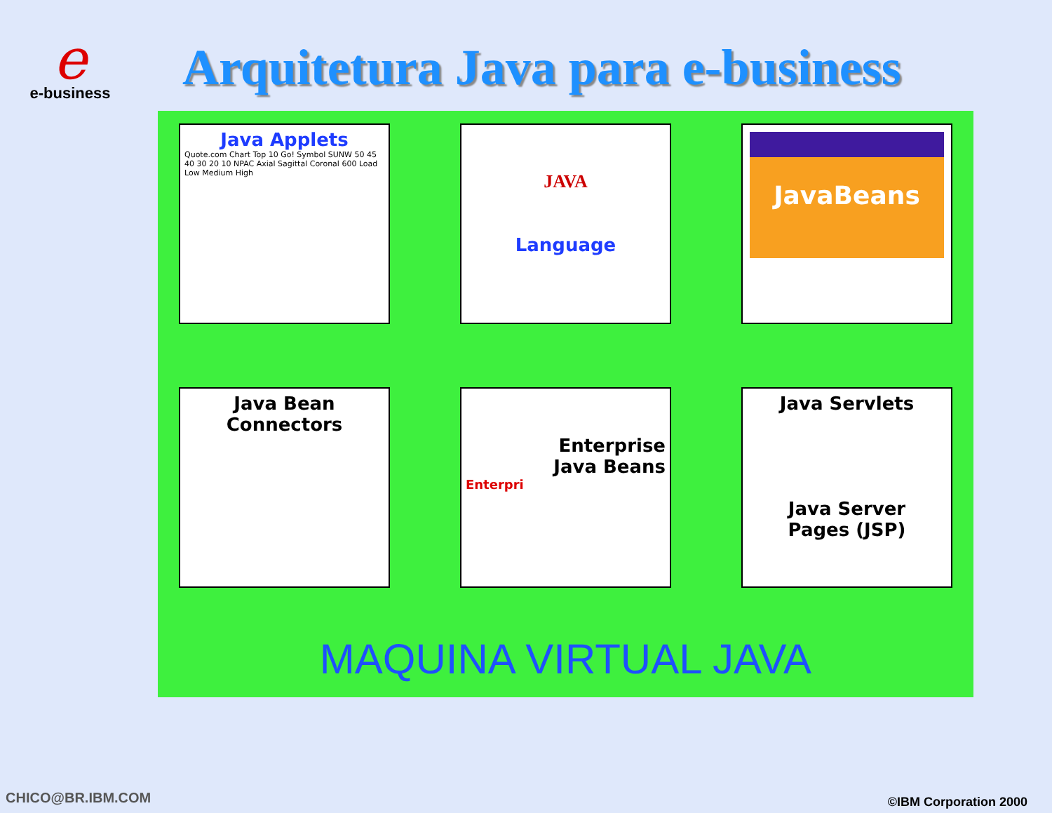e
e-business
Arquitetura Java para e-business
Java Applets
Quote.com Chart Top 10 Go! Symbol SUNW 50 45 40 30 20 10 NPAC Axial Sagittal Coronal 600 Load Low Medium High
JAVA
Language
JavaBeans
Java Bean
Connectors
Enterprise
Java Beans
Enterpri
Java Servlets
Java Server
Pages (JSP)
MAQUINA VIRTUAL JAVA
CHICO@BR.IBM.COM ©IBM Corporation 2000